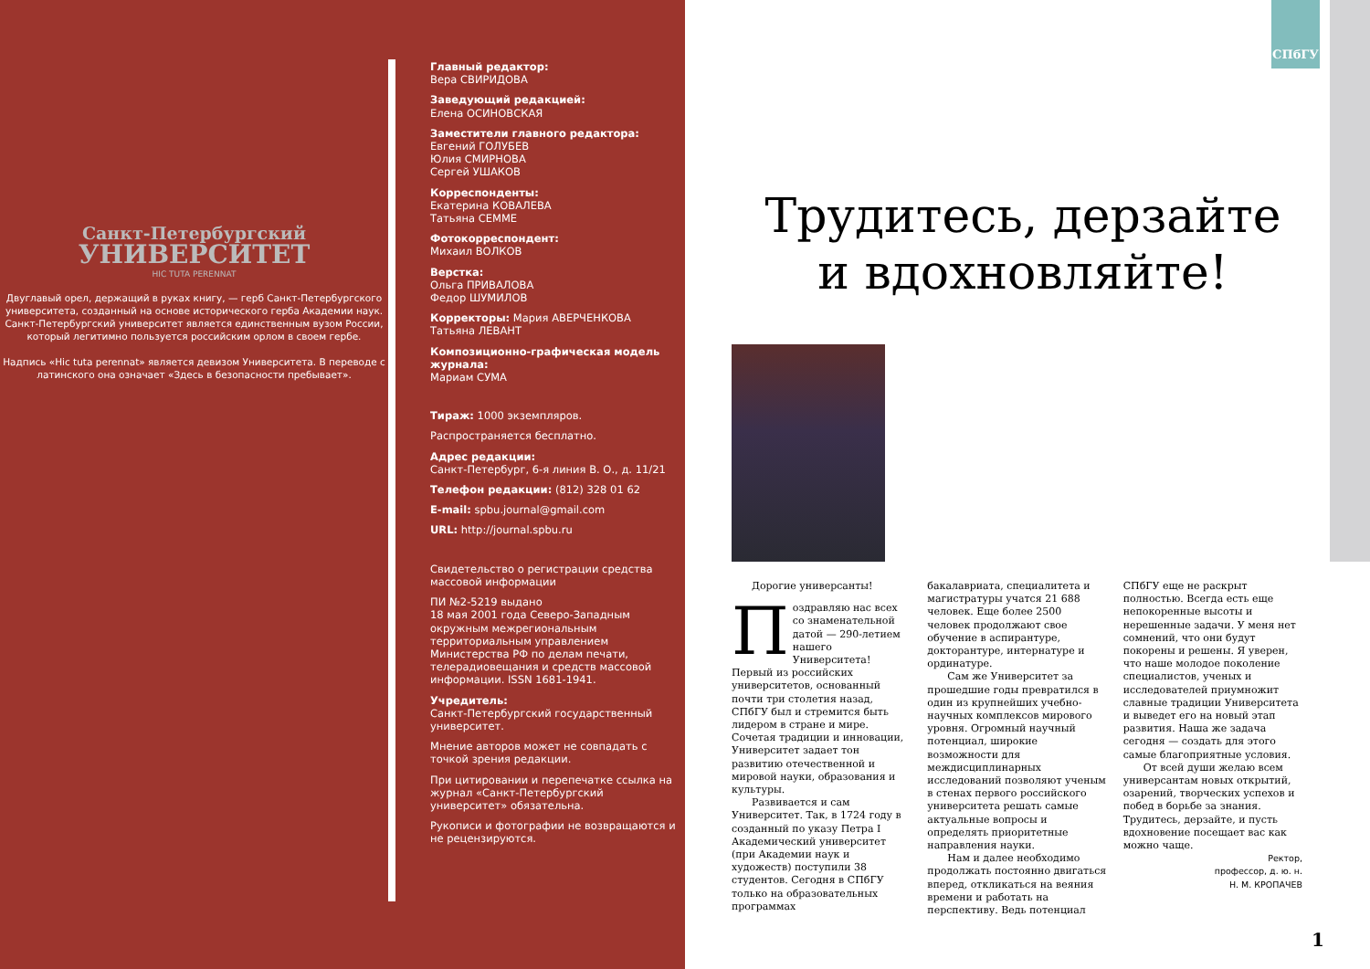Санкт-Петербургский
УНИВЕРСИТЕТ
HIC TUTA PERENNAT
Двуглавый орел, держащий в руках книгу, — герб Санкт-Петербургского университета, созданный на основе исторического герба Академии наук. Санкт-Петербургский университет является единственным вузом России, который легитимно пользуется российским орлом в своем гербе.
Надпись «Hic tuta perennat» является девизом Университета. В переводе с латинского она означает «Здесь в безопасности пребывает».
Главный редактор:
Вера СВИРИДОВА
Заведующий редакцией:
Елена ОСИНОВСКАЯ
Заместители главного редактора:
Евгений ГОЛУБЕВ
Юлия СМИРНОВА
Сергей УШАКОВ
Корреспонденты:
Екатерина КОВАЛЕВА
Татьяна СЕММЕ
Фотокорреспондент:
Михаил ВОЛКОВ
Верстка:
Ольга ПРИВАЛОВА
Федор ШУМИЛОВ
Корректоры: Мария АВЕРЧЕНКОВА
Татьяна ЛЕВАНТ
Композиционно-графическая модель журнала:
Мариам СУМА
Тираж: 1000 экземпляров.
Распространяется бесплатно.
Адрес редакции:
Санкт-Петербург, 6-я линия В. О., д. 11/21
Телефон редакции: (812) 328 01 62
E-mail: spbu.journal@gmail.com
URL: http://journal.spbu.ru
Свидетельство о регистрации средства массовой информации
ПИ №2-5219 выдано
18 мая 2001 года Северо-Западным окружным межрегиональным территориальным управлением Министерства РФ по делам печати, телерадиовещания и средств массовой информации. ISSN 1681-1941.
Учредитель:
Санкт-Петербургский государственный университет.
Мнение авторов может не совпадать с точкой зрения редакции.
При цитировании и перепечатке ссылка на журнал «Санкт-Петербургский университет» обязательна.
Рукописи и фотографии не возвращаются и не рецензируются.
СПбГУ
Трудитесь, дерзайте и вдохновляйте!
Дорогие универсанты!
Поздравляю нас всех со знаменательной датой — 290-летием нашего Университета! Первый из российских университетов, основанный почти три столетия назад, СПбГУ был и стремится быть лидером в стране и мире. Сочетая традиции и инновации, Университет задает тон развитию отечественной и мировой науки, образования и культуры.
Развивается и сам Университет. Так, в 1724 году в созданный по указу Петра I Академический университет (при Академии наук и художеств) поступили 38 студентов. Сегодня в СПбГУ только на образовательных программах
бакалавриата, специалитета и магистратуры учатся 21 688 человек. Еще более 2500 человек продолжают свое обучение в аспирантуре, докторантуре, интернатуре и ординатуре.
Сам же Университет за прошедшие годы превратился в один из крупнейших учебно-научных комплексов мирового уровня. Огромный научный потенциал, широкие возможности для междисциплинарных исследований позволяют ученым в стенах первого российского университета решать самые актуальные вопросы и определять приоритетные направления науки.
Нам и далее необходимо продолжать постоянно двигаться вперед, откликаться на веяния времени и работать на перспективу. Ведь потенциал
СПбГУ еще не раскрыт полностью. Всегда есть еще непокоренные высоты и нерешенные задачи. У меня нет сомнений, что они будут покорены и решены. Я уверен, что наше молодое поколение специалистов, ученых и исследователей приумножит славные традиции Университета и выведет его на новый этап развития. Наша же задача сегодня — создать для этого самые благоприятные условия.
От всей души желаю всем универсантам новых открытий, озарений, творческих успехов и побед в борьбе за знания. Трудитесь, дерзайте, и пусть вдохновение посещает вас как можно чаще.
Ректор,
профессор, д. ю. н.
Н. М. КРОПАЧЕВ
1